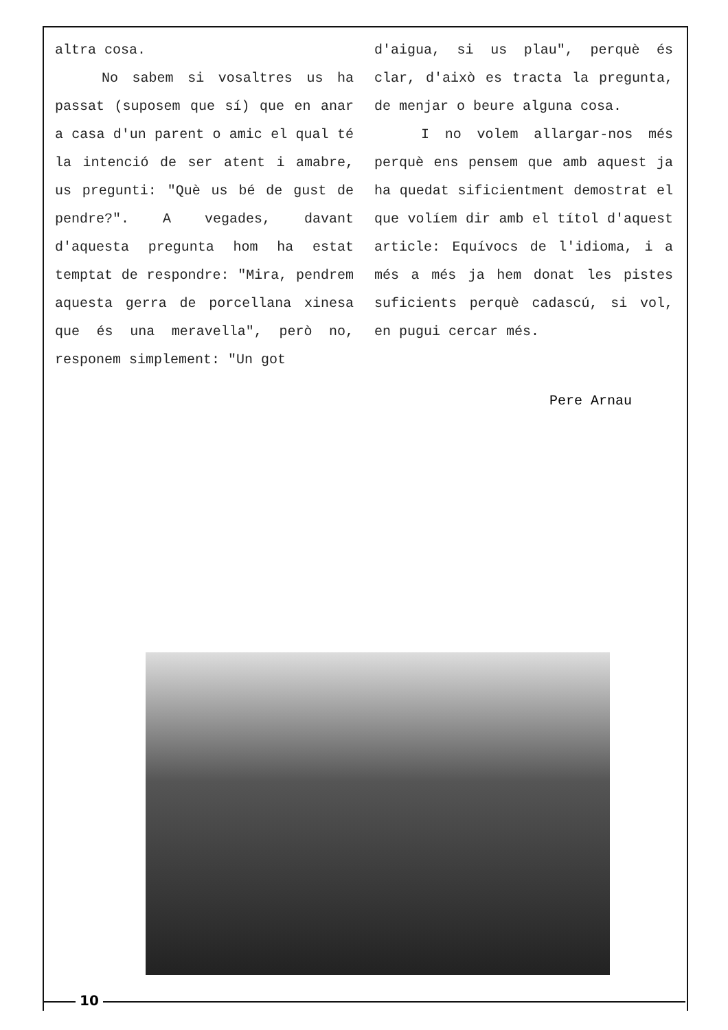altra cosa.
No sabem si vosaltres us ha passat (suposem que sí) que en anar a casa d'un parent o amic el qual té la intenció de ser atent i amabre, us pregunti: "Què us bé de gust de pendre?". A vegades, davant d'aquesta pregunta hom ha estat temptat de respondre: "Mira, pendrem aquesta gerra de porcellana xinesa que és una meravella", però no, responem simplement: "Un got
d'aigua, si us plau", perquè és clar, d'això es tracta la pregunta, de menjar o beure alguna cosa.
I no volem allargar-nos més perquè ens pensem que amb aquest ja ha quedat sificientment demostrat el que volíem dir amb el títol d'aquest article: Equívocs de l'idioma, i a més a més ja hem donat les pistes suficients perquè cadascú, si vol, en pugui cercar més.
Pere Arnau
10